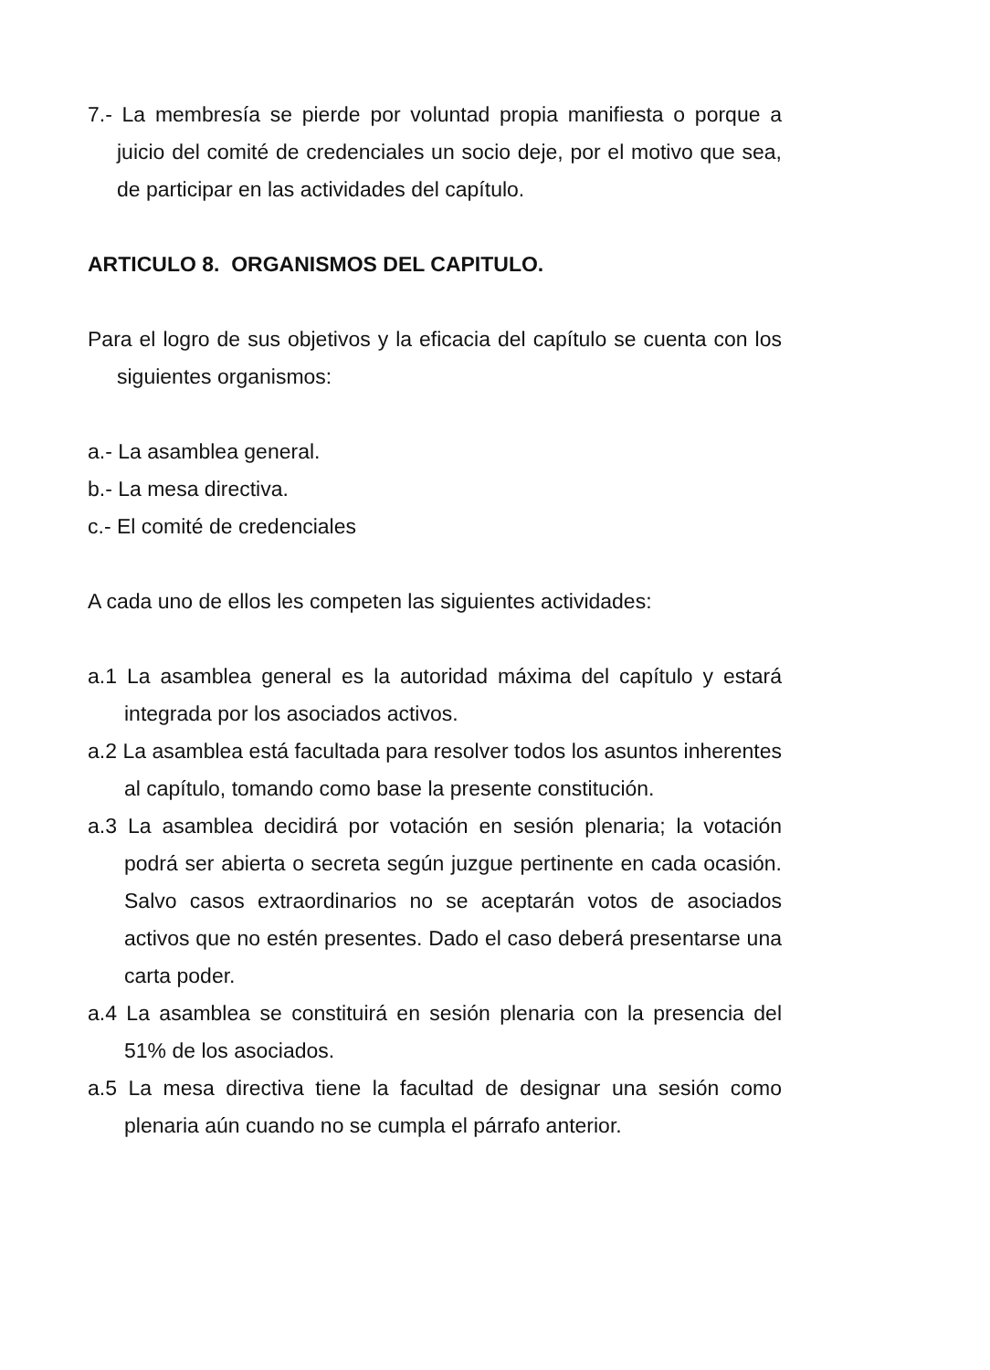7.- La membresía se pierde por voluntad propia manifiesta o porque a juicio del comité de credenciales un socio deje, por el motivo que sea, de participar en las actividades del capítulo.
ARTICULO 8. ORGANISMOS DEL CAPITULO.
Para el logro de sus objetivos y la eficacia del capítulo se cuenta con los siguientes organismos:
a.- La asamblea general.
b.- La mesa directiva.
c.- El comité de credenciales
A cada uno de ellos les competen las siguientes actividades:
a.1 La asamblea general es la autoridad máxima del capítulo y estará integrada por los asociados activos.
a.2 La asamblea está facultada para resolver todos los asuntos inherentes al capítulo, tomando como base la presente constitución.
a.3 La asamblea decidirá por votación en sesión plenaria; la votación podrá ser abierta o secreta según juzgue pertinente en cada ocasión. Salvo casos extraordinarios no se aceptarán votos de asociados activos que no estén presentes. Dado el caso deberá presentarse una carta poder.
a.4 La asamblea se constituirá en sesión plenaria con la presencia del 51% de los asociados.
a.5 La mesa directiva tiene la facultad de designar una sesión como plenaria aún cuando no se cumpla el párrafo anterior.